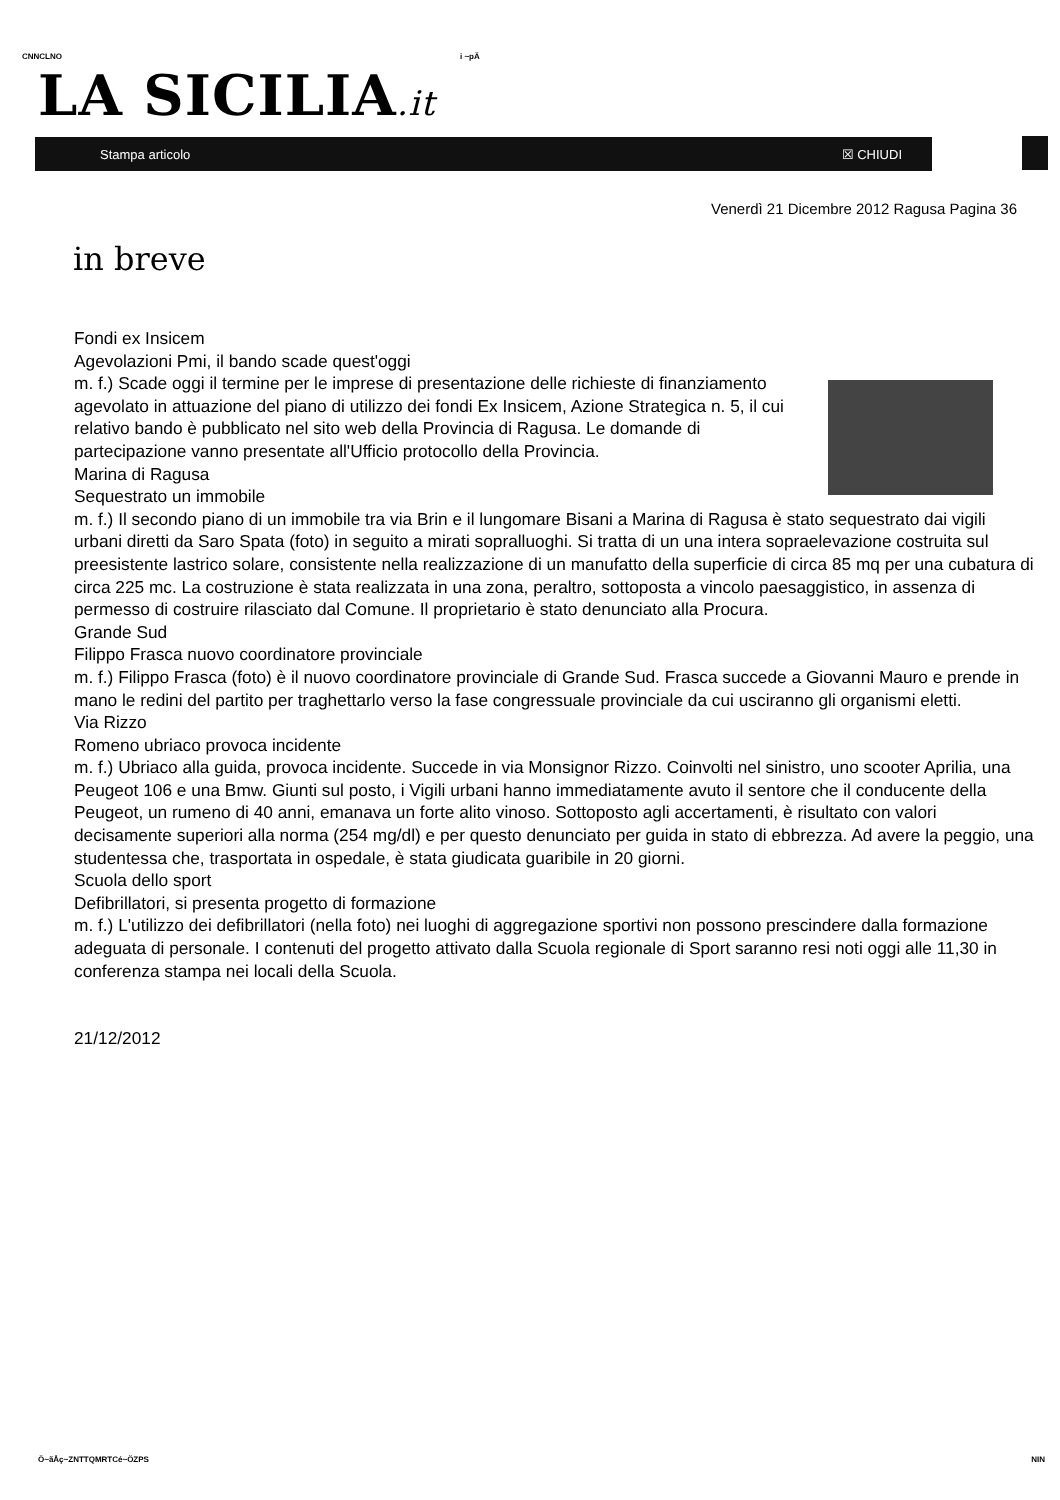CNNCLNO i ~pÄ
LA SICILIA.it
Stampa articolo ☒ CHIUDI
Venerdì 21 Dicembre 2012 Ragusa Pagina 36
in breve
Fondi ex Insicem
Agevolazioni Pmi, il bando scade quest'oggi
m. f.) Scade oggi il termine per le imprese di presentazione delle richieste di finanziamento agevolato in attuazione del piano di utilizzo dei fondi Ex Insicem, Azione Strategica n. 5, il cui relativo bando è pubblicato nel sito web della Provincia di Ragusa. Le domande di partecipazione vanno presentate all'Ufficio protocollo della Provincia.
Marina di Ragusa
Sequestrato un immobile
m. f.) Il secondo piano di un immobile tra via Brin e il lungomare Bisani a Marina di Ragusa è stato sequestrato dai vigili urbani diretti da Saro Spata (foto) in seguito a mirati sopralluoghi. Si tratta di un una intera sopraelevazione costruita sul preesistente lastrico solare, consistente nella realizzazione di un manufatto della superficie di circa 85 mq per una cubatura di circa 225 mc. La costruzione è stata realizzata in una zona, peraltro, sottoposta a vincolo paesaggistico, in assenza di permesso di costruire rilasciato dal Comune. Il proprietario è stato denunciato alla Procura.
Grande Sud
Filippo Frasca nuovo coordinatore provinciale
m. f.) Filippo Frasca (foto) è il nuovo coordinatore provinciale di Grande Sud. Frasca succede a Giovanni Mauro e prende in mano le redini del partito per traghettarlo verso la fase congressuale provinciale da cui usciranno gli organismi eletti.
Via Rizzo
Romeno ubriaco provoca incidente
m. f.) Ubriaco alla guida, provoca incidente. Succede in via Monsignor Rizzo. Coinvolti nel sinistro, uno scooter Aprilia, una Peugeot 106 e una Bmw. Giunti sul posto, i Vigili urbani hanno immediatamente avuto il sentore che il conducente della Peugeot, un rumeno di 40 anni, emanava un forte alito vinoso. Sottoposto agli accertamenti, è risultato con valori decisamente superiori alla norma (254 mg/dl) e per questo denunciato per guida in stato di ebbrezza. Ad avere la peggio, una studentessa che, trasportata in ospedale, è stata giudicata guaribile in 20 giorni.
Scuola dello sport
Defibrillatori, si presenta progetto di formazione
m. f.) L'utilizzo dei defibrillatori (nella foto) nei luoghi di aggregazione sportivi non possono prescindere dalla formazione adeguata di personale. I contenuti del progetto attivato dalla Scuola regionale di Sport saranno resi noti oggi alle 11,30 in conferenza stampa nei locali della Scuola.
21/12/2012
Ö~ãÅç~ZNTTQMRTCé~ÖZPS NIN